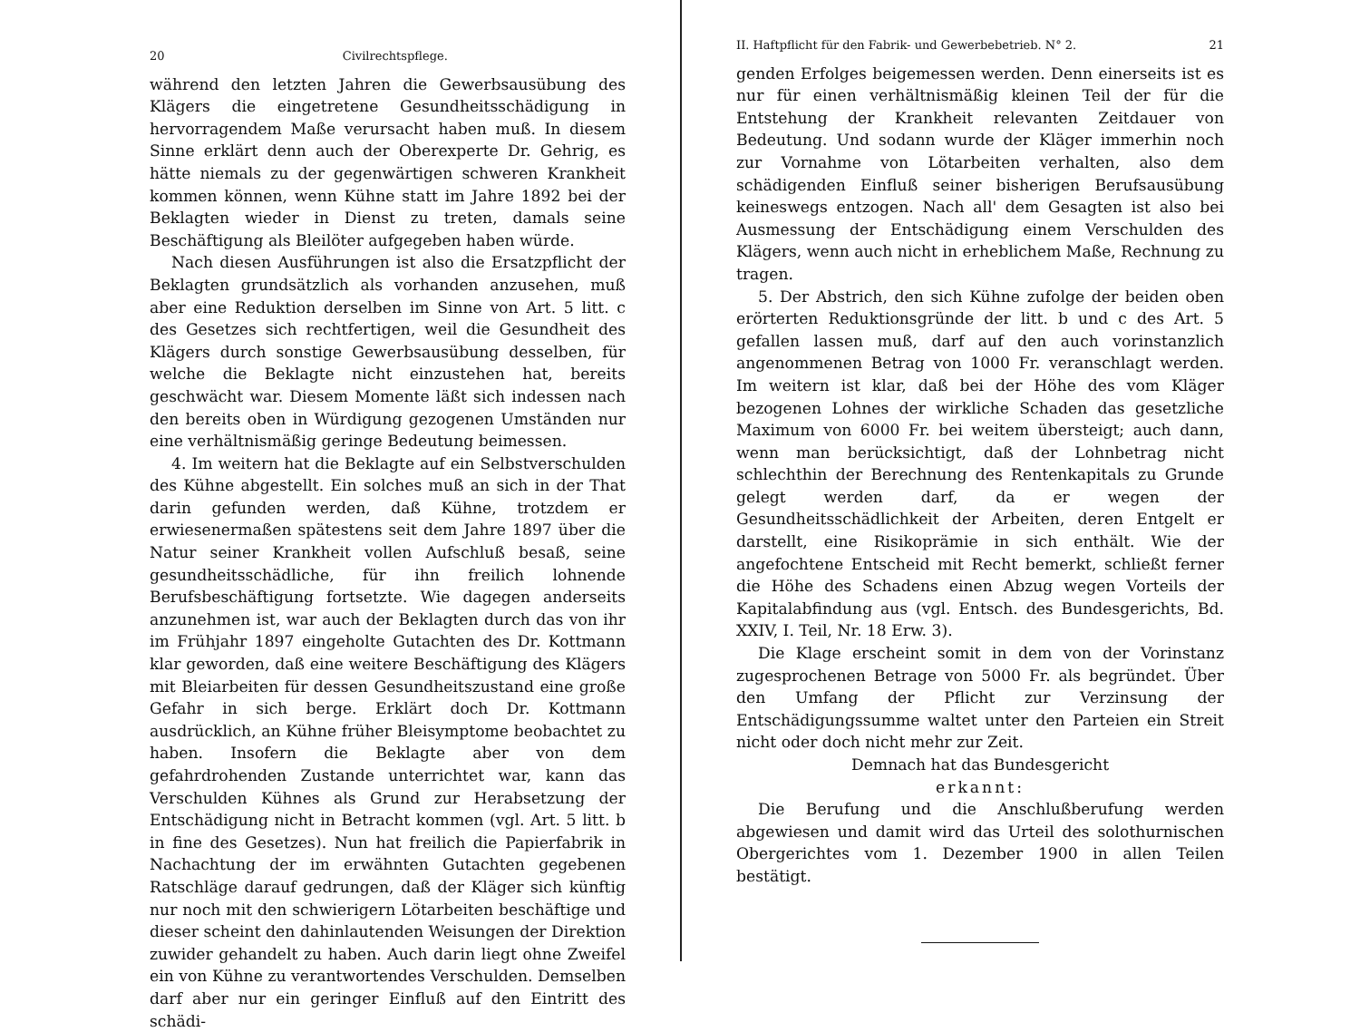20 Civilrechtspflege.
während den letzten Jahren die Gewerbsausübung des Klägers die eingetretene Gesundheitsschädigung in hervorragendem Maße verursacht haben muß. In diesem Sinne erklärt denn auch der Oberexperte Dr. Gehrig, es hätte niemals zu der gegenwärtigen schweren Krankheit kommen können, wenn Kühne statt im Jahre 1892 bei der Beklagten wieder in Dienst zu treten, damals seine Beschäftigung als Bleilöter aufgegeben haben würde.
Nach diesen Ausführungen ist also die Ersatzpflicht der Beklagten grundsätzlich als vorhanden anzusehen, muß aber eine Reduktion derselben im Sinne von Art. 5 litt. c des Gesetzes sich rechtfertigen, weil die Gesundheit des Klägers durch sonstige Gewerbsausübung desselben, für welche die Beklagte nicht einzustehen hat, bereits geschwächt war. Diesem Momente läßt sich indessen nach den bereits oben in Würdigung gezogenen Umständen nur eine verhältnismäßig geringe Bedeutung beimessen.
4. Im weitern hat die Beklagte auf ein Selbstverschulden des Kühne abgestellt. Ein solches muß an sich in der That darin gefunden werden, daß Kühne, trotzdem er erwiesenermaßen spätestens seit dem Jahre 1897 über die Natur seiner Krankheit vollen Aufschluß besaß, seine gesundheitsschädliche, für ihn freilich lohnende Berufsbeschäftigung fortsetzte. Wie dagegen anderseits anzunehmen ist, war auch der Beklagten durch das von ihr im Frühjahr 1897 eingeholte Gutachten des Dr. Kottmann klar geworden, daß eine weitere Beschäftigung des Klägers mit Bleiarbeiten für dessen Gesundheitszustand eine große Gefahr in sich berge. Erklärt doch Dr. Kottmann ausdrücklich, an Kühne früher Bleisymptome beobachtet zu haben. Insofern die Beklagte aber von dem gefahrdrohenden Zustande unterrichtet war, kann das Verschulden Kühnes als Grund zur Herabsetzung der Entschädigung nicht in Betracht kommen (vgl. Art. 5 litt. b in fine des Gesetzes). Nun hat freilich die Papierfabrik in Nachachtung der im erwähnten Gutachten gegebenen Ratschläge darauf gedrungen, daß der Kläger sich künftig nur noch mit den schwierigern Lötarbeiten beschäftige und dieser scheint den dahinlautenden Weisungen der Direktion zuwider gehandelt zu haben. Auch darin liegt ohne Zweifel ein von Kühne zu verantwortendes Verschulden. Demselben darf aber nur ein geringer Einfluß auf den Eintritt des schädi-
II. Haftpflicht für den Fabrik- und Gewerbebetrieb. N° 2. 21
genden Erfolges beigemessen werden. Denn einerseits ist es nur für einen verhältnismäßig kleinen Teil der für die Entstehung der Krankheit relevanten Zeitdauer von Bedeutung. Und sodann wurde der Kläger immerhin noch zur Vornahme von Lötarbeiten verhalten, also dem schädigenden Einfluß seiner bisherigen Berufsausübung keineswegs entzogen. Nach all' dem Gesagten ist also bei Ausmessung der Entschädigung einem Verschulden des Klägers, wenn auch nicht in erheblichem Maße, Rechnung zu tragen.
5. Der Abstrich, den sich Kühne zufolge der beiden oben erörterten Reduktionsgründe der litt. b und c des Art. 5 gefallen lassen muß, darf auf den auch vorinstanzlich angenommenen Betrag von 1000 Fr. veranschlagt werden. Im weitern ist klar, daß bei der Höhe des vom Kläger bezogenen Lohnes der wirkliche Schaden das gesetzliche Maximum von 6000 Fr. bei weitem übersteigt; auch dann, wenn man berücksichtigt, daß der Lohnbetrag nicht schlechthin der Berechnung des Rentenkapitals zu Grunde gelegt werden darf, da er wegen der Gesundheitsschädlichkeit der Arbeiten, deren Entgelt er darstellt, eine Risikoprämie in sich enthält. Wie der angefochtene Entscheid mit Recht bemerkt, schließt ferner die Höhe des Schadens einen Abzug wegen Vorteils der Kapitalabfindung aus (vgl. Entsch. des Bundesgerichts, Bd. XXIV, I. Teil, Nr. 18 Erw. 3).
Die Klage erscheint somit in dem von der Vorinstanz zugesprochenen Betrage von 5000 Fr. als begründet. Über den Umfang der Pflicht zur Verzinsung der Entschädigungssumme waltet unter den Parteien ein Streit nicht oder doch nicht mehr zur Zeit.
Demnach hat das Bundesgericht
erkannt:
Die Berufung und die Anschlußberufung werden abgewiesen und damit wird das Urteil des solothurnischen Obergerichtes vom 1. Dezember 1900 in allen Teilen bestätigt.